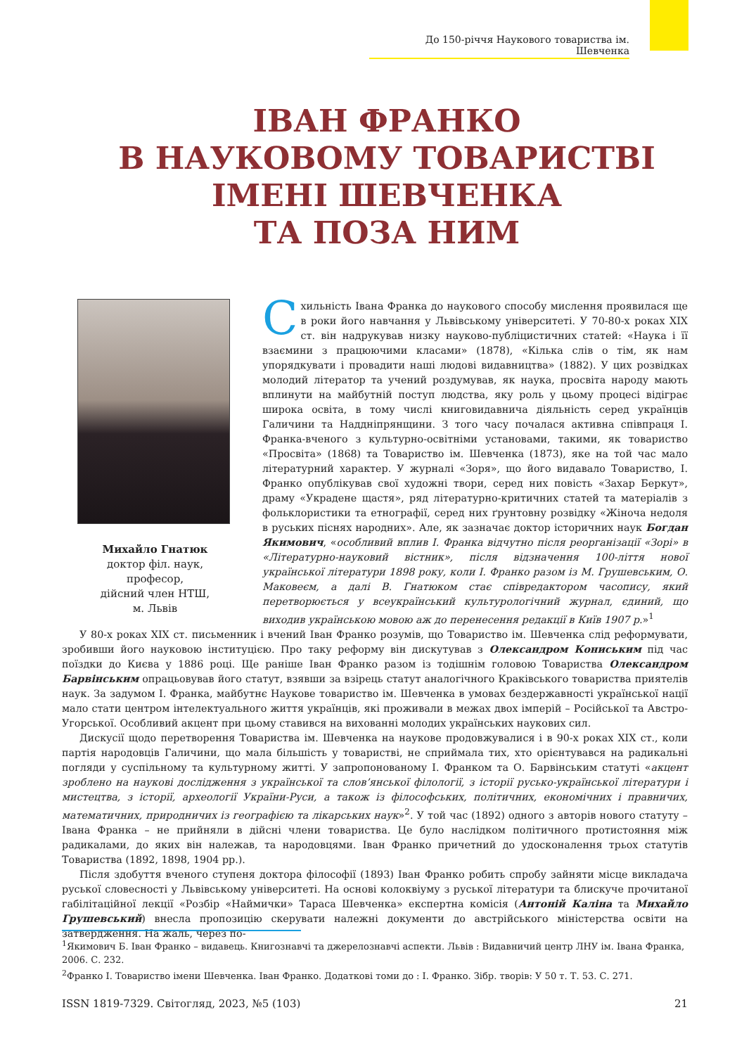До 150-річчя Наукового товариства ім. Шевченка
ІВАН ФРАНКО
В НАУКОВОМУ ТОВАРИСТВІ
ІМЕНІ ШЕВЧЕНКА
ТА ПОЗА НИМ
Михайло Гнатюк
доктор філ. наук,
професор,
дійсний член НТШ,
м. Львів
Схильність Івана Франка до наукового способу мислення проявилася ще в роки його навчання у Львівському університеті. У 70-80-х роках XIX ст. він надрукував низку науково-публіцистичних статей: «Наука і її взаємини з працюючими класами» (1878), «Кілька слів о тім, як нам упорядкувати і провадити наші людові видавництва» (1882). У цих розвідках молодий літератор та учений роздумував, як наука, просвіта народу мають вплинути на майбутній поступ людства, яку роль у цьому процесі відіграє широка освіта, в тому числі книговидавнича діяльність серед українців Галичини та Наддніпрянщини. З того часу почалася активна співпраця І. Франка-вченого з культурно-освітніми установами, такими, як товариство «Просвіта» (1868) та Товариство ім. Шевченка (1873), яке на той час мало літературний характер. У журналі «Зоря», що його видавало Товариство, І. Франко опублікував свої художні твори, серед них повість «Захар Беркут», драму «Украдене щастя», ряд літературно-критичних статей та матеріалів з фольклористики та етнографії, серед них ґрунтовну розвідку «Жіноча недоля в руських піснях народних». Але, як зазначає доктор історичних наук Богдан Якимович, «особливий вплив І. Франка відчутно після реорганізації «Зорі» в «Літературно-науковий вістник», після відзначення 100-ліття нової української літератури 1898 року, коли І. Франко разом із М. Грушевським, О. Маковеєм, а далі В. Гнатюком стає співредактором часопису, який перетворюється у всеукраїнський культурологічний журнал, єдиний, що виходив українською мовою аж до перенесення редакції в Київ 1907 р.»<sup>1</sup>
У 80-х роках XIX ст. письменник і вчений Іван Франко розумів, що Товариство ім. Шевченка слід реформувати, зробивши його науковою інституцією. Про таку реформу він дискутував з Олександром Кониським під час поїздки до Києва у 1886 році. Ще раніше Іван Франко разом із тодішнім головою Товариства Олександром Барвінським опрацьовував його статут, взявши за взірець статут аналогічного Краківського товариства приятелів наук. За задумом І. Франка, майбутнє Наукове товариство ім. Шевченка в умовах бездержавності української нації мало стати центром інтелектуального життя українців, які проживали в межах двох імперій – Російської та Австро-Угорської. Особливий акцент при цьому ставився на вихованні молодих українських наукових сил.
Дискусії щодо перетворення Товариства ім. Шевченка на наукове продовжувалися і в 90-х роках XIX ст., коли партія народовців Галичини, що мала більшість у товаристві, не сприймала тих, хто орієнтувався на радикальні погляди у суспільному та культурному житті. У запропонованому І. Франком та О. Барвінським статуті «акцент зроблено на наукові дослідження з української та слов’янської філології, з історії русько-української літератури і мистецтва, з історії, археології України-Руси, а також із філософських, політичних, економічних і правничих, математичних, природничих із географією та лікарських наук»<sup>2</sup>. У той час (1892) одного з авторів нового статуту – Івана Франка – не прийняли в дійсні члени товариства. Це було наслідком політичного протистояння між радикалами, до яких він належав, та народовцями. Іван Франко причетний до удосконалення трьох статутів Товариства (1892, 1898, 1904 рр.).
Після здобуття вченого ступеня доктора філософії (1893) Іван Франко робить спробу зайняти місце викладача руської словесності у Львівському університеті. На основі колоквіуму з руської літератури та блискуче прочитаної габілітаційної лекції «Розбір «Наймички» Тараса Шевченка» експертна комісія (Антоній Каліна та Михайло Грушевський) внесла пропозицію скерувати належні документи до австрійського міністерства освіти на затвердження. На жаль, через по-
<sup>1</sup> Якимович Б. Іван Франко – видавець. Книгознавчі та джерелознавчі аспекти. Львів : Видавничий центр ЛНУ ім. Івана Франка, 2006. С. 232.
<sup>2</sup> Франко І. Товариство імени Шевченка. Іван Франко. Додаткові томи до : І. Франко. Зібр. творів: У 50 т. Т. 53. С. 271.
ISSN 1819-7329. Світогляд, 2023, №5 (103) 21